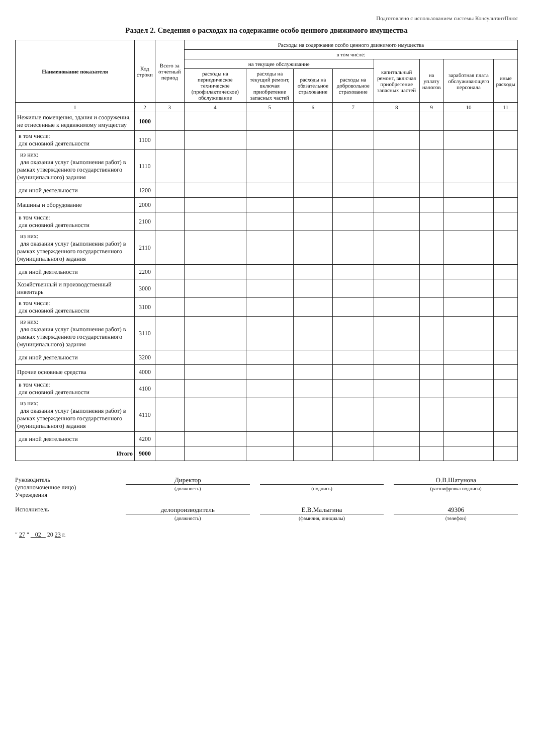Подготовлено с использованием системы КонсультантПлюс
Раздел 2. Сведения о расходах на содержание особо ценного движимого имущества
| Наименование показателя | Код строки | Всего за отчетный период | Расходы на содержание особо ценного движимого имущества | | | | | | | |
| --- | --- | --- | --- | --- | --- | --- | --- | --- | --- | --- |
| | | | в том числе: | | | | | | | |
| | | | на текущее обслуживание | | | | капитальный ремонт, включая приобретение запасных частей | на уплату налогов | заработная плата обслуживающего персонала | иные расходы |
| | | | расходы на периодическое техническое (профилактическое) обслуживание | расходы на текущий ремонт, включая приобретение запасных частей | расходы на обязательное страхование | расходы на добровольное страхование | | | | |
| 1 | 2 | 3 | 4 | 5 | 6 | 7 | 8 | 9 | 10 | 11 |
| Нежилые помещения, здания и сооружения, не отнесенные к недвижимому имуществу | 1000 | | | | | | | | | |
| в том числе: для основной деятельности | 1100 | | | | | | | | | |
| из них: для оказания услуг (выполнения работ) в рамках утвержденного государственного (муниципального) задания | 1110 | | | | | | | | | |
| для иной деятельности | 1200 | | | | | | | | | |
| Машины и оборудование | 2000 | | | | | | | | | |
| в том числе: для основной деятельности | 2100 | | | | | | | | | |
| из них: для оказания услуг (выполнения работ) в рамках утвержденного государственного (муниципального) задания | 2110 | | | | | | | | | |
| для иной деятельности | 2200 | | | | | | | | | |
| Хозяйственный и производственный инвентарь | 3000 | | | | | | | | | |
| в том числе: для основной деятельности | 3100 | | | | | | | | | |
| из них: для оказания услуг (выполнения работ) в рамках утвержденного государственного (муниципального) задания | 3110 | | | | | | | | | |
| для иной деятельности | 3200 | | | | | | | | | |
| Прочие основные средства | 4000 | | | | | | | | | |
| в том числе: для основной деятельности | 4100 | | | | | | | | | |
| из них: для оказания услуг (выполнения работ) в рамках утвержденного государственного (муниципального) задания | 4110 | | | | | | | | | |
| для иной деятельности | 4200 | | | | | | | | | |
| Итого | 9000 | | | | | | | | | |
Руководитель
(уполномоченное лицо)
Учреждения
Директор
(должность)
(подпись)
О.В.Шатунова
(расшифровка подписи)
Исполнитель
делопроизводитель
(должность)
Е.В.Малыгина
(фамилия, инициалы)
49306
(телефон)
" 27 " 02 20 23 г.